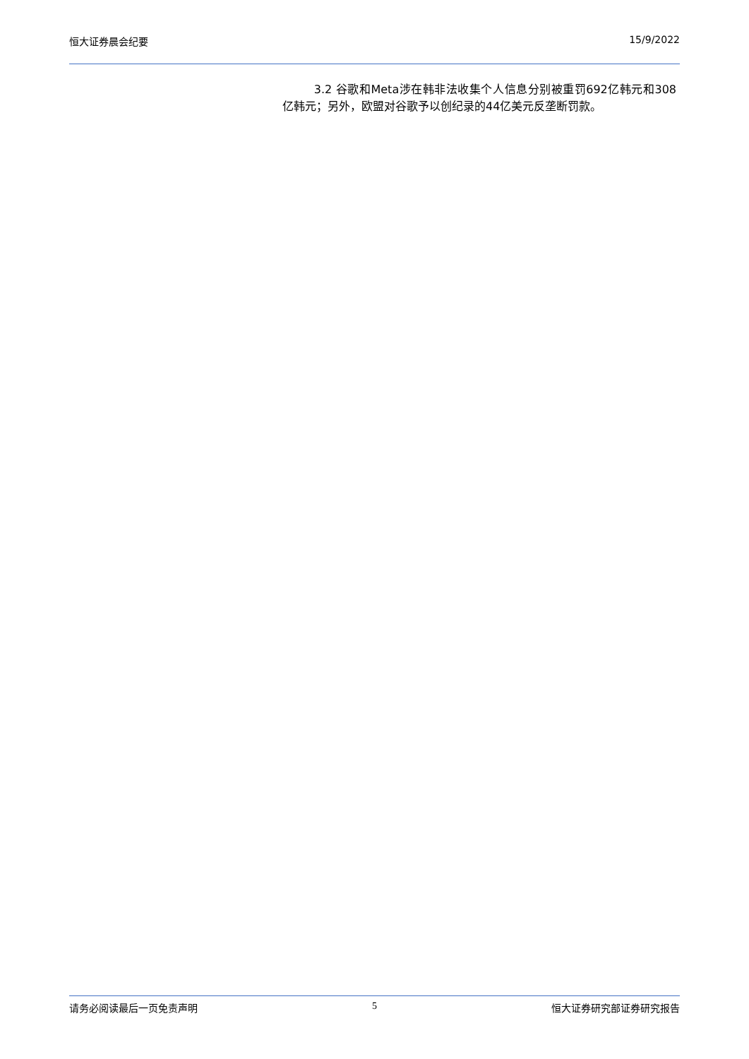恒大证券晨会纪要 15/9/2022
3.2 谷歌和Meta涉在韩非法收集个人信息分别被重罚692亿韩元和308亿韩元；另外，欧盟对谷歌予以创纪录的44亿美元反垄断罚款。
请务必阅读最后一页免责声明 5 恒大证券研究部证券研究报告